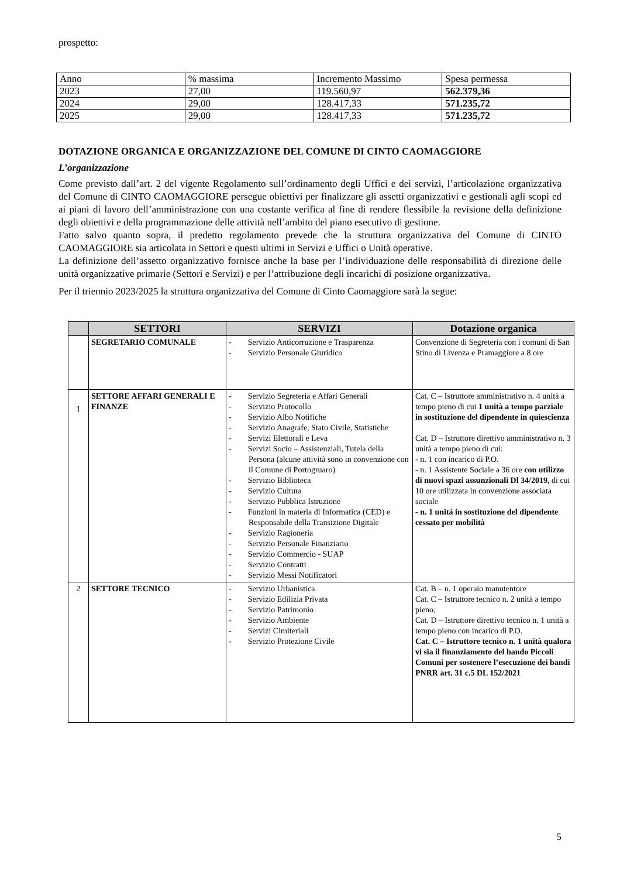prospetto:
| Anno | % massima | Incremento Massimo | Spesa permessa |
| 2023 | 27,00 | 119.560,97 | 562.379,36 |
| 2024 | 29,00 | 128.417,33 | 571.235,72 |
| 2025 | 29,00 | 128.417,33 | 571.235,72 |
DOTAZIONE ORGANICA E ORGANIZZAZIONE DEL COMUNE DI CINTO CAOMAGGIORE
L’organizzazione
Come previsto dall’art. 2 del vigente Regolamento sull’ordinamento degli Uffici e dei servizi, l’articolazione organizzativa del Comune di CINTO CAOMAGGIORE persegue obiettivi per finalizzare gli assetti organizzativi e gestionali agli scopi ed ai piani di lavoro dell’amministrazione con una costante verifica al fine di rendere flessibile la revisione della definizione degli obiettivi e della programmazione delle attività nell’ambito del piano esecutivo di gestione.
Fatto salvo quanto sopra, il predetto regolamento prevede che la struttura organizzativa del Comune di CINTO CAOMAGGIORE sia articolata in Settori e questi ultimi in Servizi e Uffici o Unità operative.
La definizione dell’assetto organizzativo fornisce anche la base per l’individuazione delle responsabilità di direzione delle unità organizzative primarie (Settori e Servizi) e per l’attribuzione degli incarichi di posizione organizzativa.
Per il triennio 2023/2025 la struttura organizzativa del Comune di Cinto Caomaggiore sarà la segue:
| | SETTORI | SERVIZI | Dotazione organica |
| --- | --- | --- | --- |
| | SEGRETARIO COMUNALE | - Servizio Anticorruzione e Trasparenza - Servizio Personale Giuridico | Convenzione di Segreteria con i comuni di San Stino di Livenza e Pramaggiore a 8 ore |
| 1 | SETTORE AFFARI GENERALI E FINANZE | - Servizio Segreteria e Affari Generali - Servizio Protocollo - Servizio Albo Notifiche - Servizio Anagrafe, Stato Civile, Statistiche - Servizi Elettorali e Leva - Servizi Socio – Assistenziali, Tutela della Persona (alcune attività sono in convenzione con il Comune di Portogruaro) - Servizio Biblioteca - Servizio Cultura - Servizio Pubblica Istruzione - Funzioni in materia di Informatica (CED) e Responsabile della Transizione Digitale - Servizio Ragioneria - Servizio Personale Finanziario - Servizio Commercio - SUAP - Servizio Contratti - Servizio Messi Notificatori | Cat. C – Istruttore amministrativo n. 4 unità a tempo pieno di cui 1 unità a tempo parziale in sostituzione del dipendente in quiescienza Cat. D – Istruttore direttivo amministrativo n. 3 unità a tempo pieno di cui: - n. 1 con incarico di P.O. - n. 1 Assistente Sociale a 36 ore con utilizzo di nuovi spazi assunzionali Dl 34/2019, di cui 10 ore utilizzata in convenzione associata sociale - n. 1 unità in sostituzione del dipendente cessato per mobilità |
| 2 | SETTORE TECNICO | - Servizio Urbanistica - Servizio Edilizia Privata - Servizio Patrimonio - Servizio Ambiente - Servizi Cimiteriali - Servizio Protezione Civile | Cat. B – n. 1 operaio manutentore Cat. C – Istruttore tecnico n. 2 unità a tempo pieno; Cat. D – Istruttore direttivo tecnico n. 1 unità a tempo pieno con incarico di P.O. Cat. C – Istruttore tecnico n. 1 unità qualora vi sia il finanziamento del bando Piccoli Comuni per sostenere l’esecuzione dei bandi PNRR art. 31 c.5 DL 152/2021 |
5